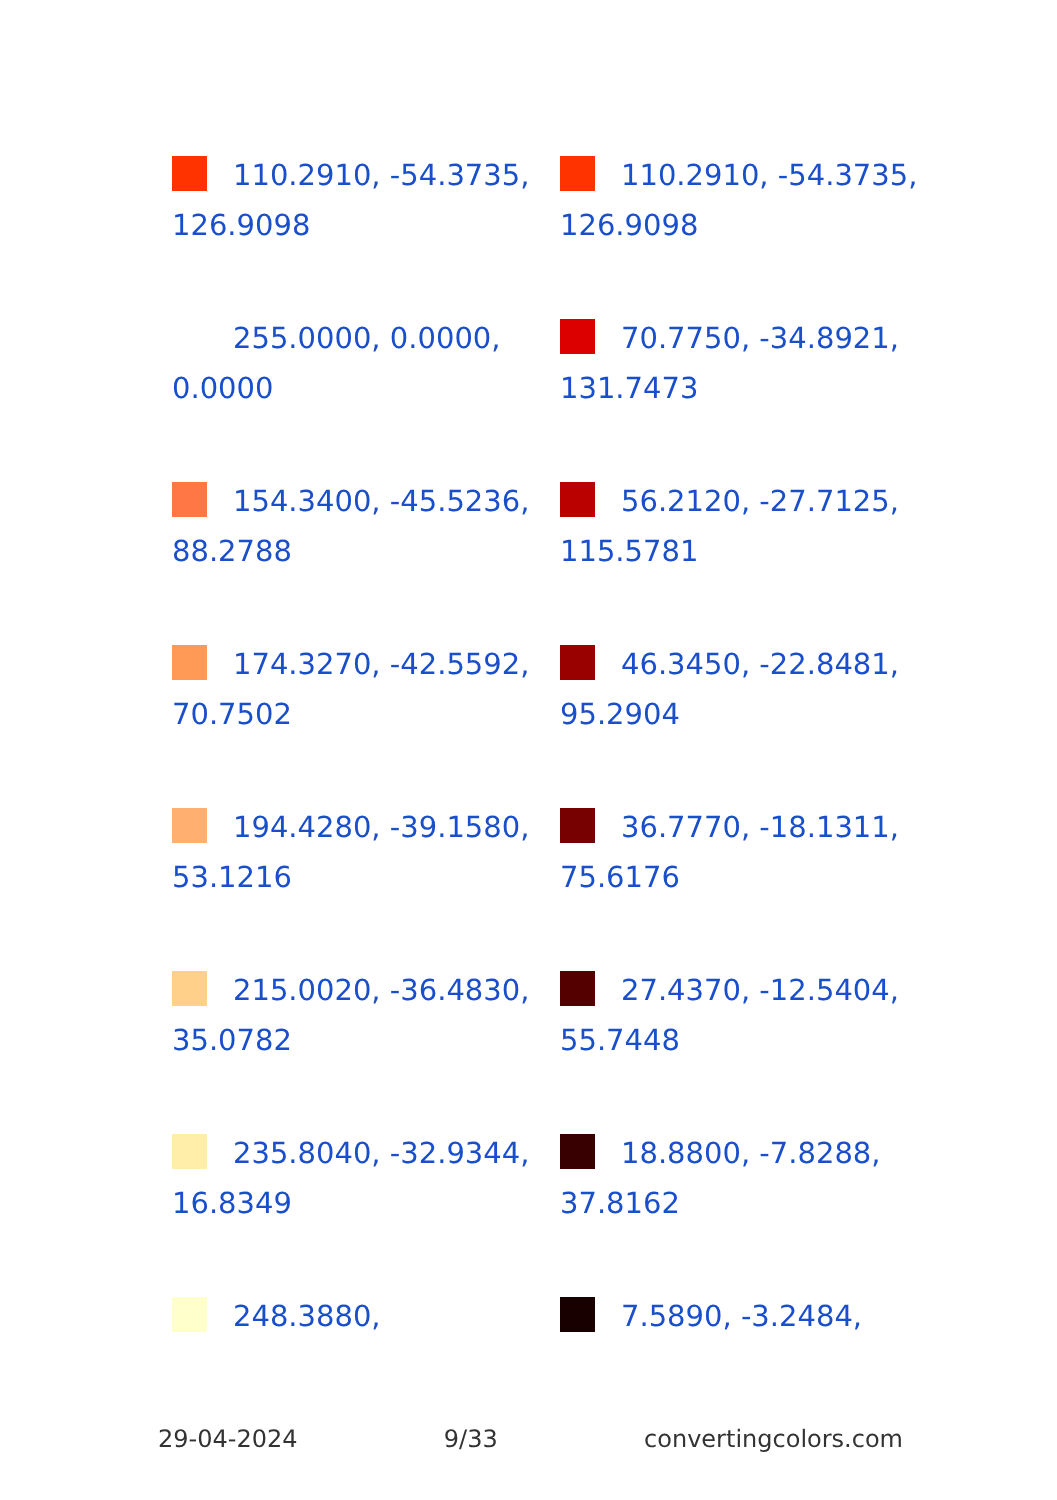110.2910, -54.3735, 126.9098
110.2910, -54.3735, 126.9098
255.0000, 0.0000, 0.0000
70.7750, -34.8921, 131.7473
154.3400, -45.5236, 88.2788
56.2120, -27.7125, 115.5781
174.3270, -42.5592, 70.7502
46.3450, -22.8481, 95.2904
194.4280, -39.1580, 53.1216
36.7770, -18.1311, 75.6176
215.0020, -36.4830, 35.0782
27.4370, -12.5404, 55.7448
235.8040, -32.9344, 16.8349
18.8800, -7.8288, 37.8162
248.3880,
7.5890, -3.2484,
29-04-2024 9/33 convertingcolors.com